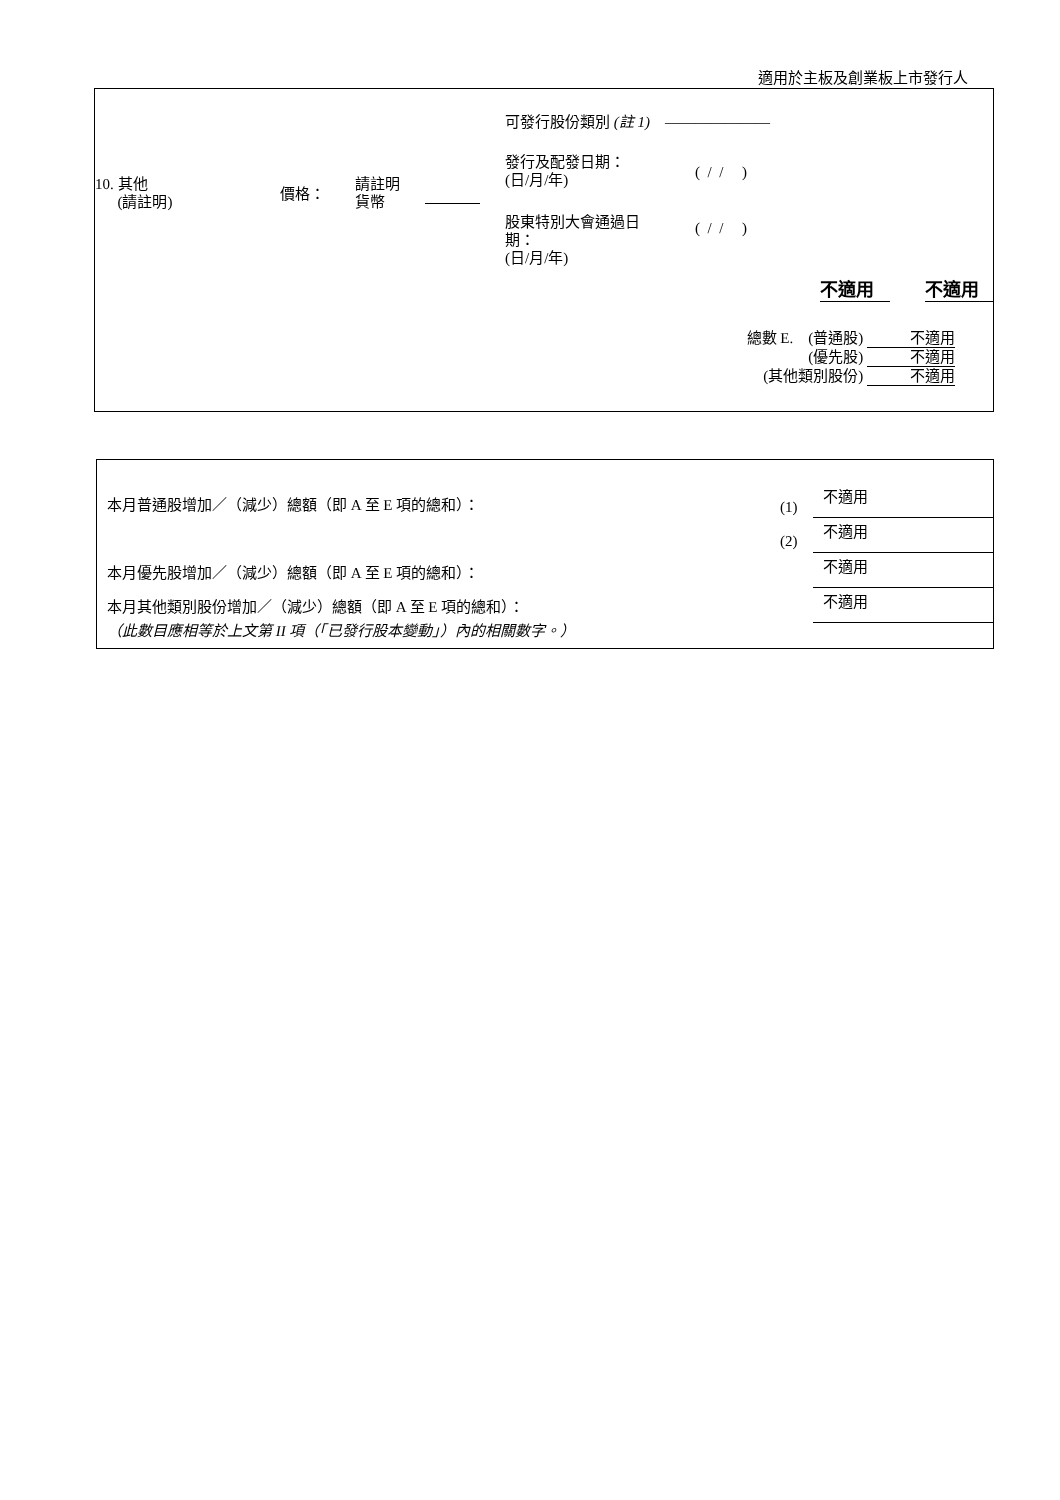適用於主板及創業板上市發行人
可發行股份類別 (註 1) ———————
10. 其他
(請註明)
價格：
請註明
貨幣
發行及配發日期：
(日/月/年)
( / / )
股東特別大會通過日
期：
(日/月/年)
( / / )
不適用 不適用
總數 E. (普通股) 不適用
(優先股) 不適用
(其他類別股份) 不適用
本月普通股增加／（減少）總額（即 A 至 E 項的總和）：
(1)
不適用
(2)
不適用
本月優先股增加／（減少）總額（即 A 至 E 項的總和）：
不適用
本月其他類別股份增加／（減少）總額（即 A 至 E 項的總和）：
不適用
（此數目應相等於上文第 II 項（「已發行股本變動」）內的相關數字。）